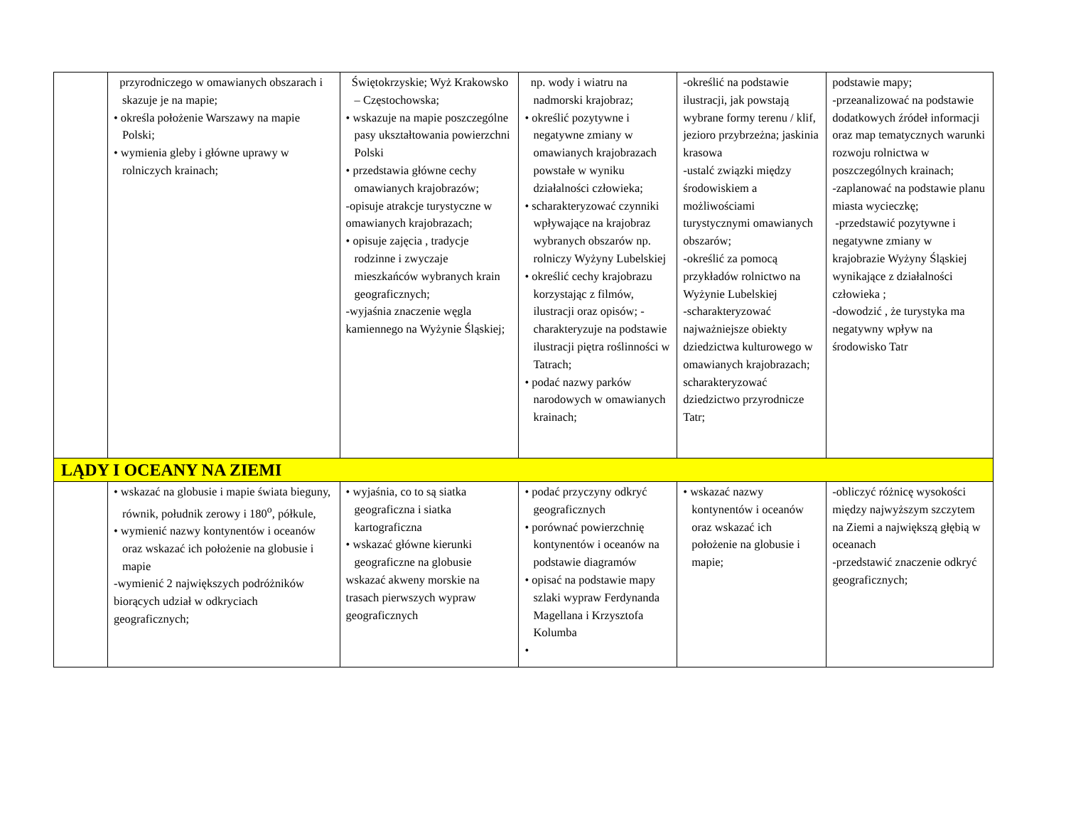| | przyrodniczego w omawianych obszarach i skazuje je na mapie; • określa położenie Warszawy na mapie Polski; • wymienia gleby i główne uprawy w rolniczych krainach; | Świętokrzyskie; Wyż Krakowsko – Częstochowska; • wskazuje na mapie poszczególne pasy ukształtowania powierzchni Polski • przedstawia główne cechy omawianych krajobrazów; -opisuje atrakcje turystyczne w omawianych krajobrazach; • opisuje zajęcia , tradycje rodzinne i zwyczaje mieszkańców wybranych krain geograficznych; -wyjaśnia znaczenie węgla kamiennego na Wyżynie Śląskiej; | np. wody i wiatru na nadmorski krajobraz; • określić pozytywne i negatywne zmiany w omawianych krajobrazach powstałe w wyniku działalności człowieka; • scharakteryzować czynniki wpływające na krajobraz wybranych obszarów np. rolniczy Wyżyny Lubelskiej • określić cechy krajobrazu korzystając z filmów, ilustracji oraz opisów; -charakteryzuje na podstawie ilustracji piętra roślinności w Tatrach; • podać nazwy parków narodowych w omawianych krainach; | -określić na podstawie ilustracji, jak powstają wybrane formy terenu / klif, jezioro przybrzeżna; jaskinia krasowa -ustalć związki między środowiskiem a możliwościami turystycznymi omawianych obszarów; -określić za pomocą przykładów rolnictwo na Wyżynie Lubelskiej -scharakteryzować najważniejsze obiekty dziedzictwa kulturowego w omawianych krajobrazach; scharakteryzować dziedzictwo przyrodnicze Tatr; | podstawie mapy; -przeanalizować na podstawie dodatkowych źródeł informacji oraz map tematycznych warunki rozwoju rolnictwa w poszczególnych krainach; -zaplanować na podstawie planu miasta wycieczkę; -przedstawić pozytywne i negatywne zmiany w krajobrazie Wyżyny Śląskiej wynikające z działalności człowieka ; -dowodzić , że turystyka ma negatywny wpływ na środowisko Tatr |
| LĄDY I OCEANY NA ZIEMI | | | | | |
| | • wskazać na globusie i mapie świata bieguny, równik, południk zerowy i 180<sup>o</sup>, półkule, • wymienić nazwy kontynentów i oceanów oraz wskazać ich położenie na globusie i mapie -wymienić 2 największych podróżników biorących udział w odkryciach geograficznych; | • wyjaśnia, co to są siatka geograficzna i siatka kartograficzna • wskazać główne kierunki geograficzne na globusie wskazać akweny morskie na trasach pierwszych wypraw geograficznych | • podać przyczyny odkryć geograficznych • porównać powierzchnię kontynentów i oceanów na podstawie diagramów • opisać na podstawie mapy szlaki wypraw Ferdynanda Magellana i Krzysztofa Kolumba • | • wskazać nazwy kontynentów i oceanów oraz wskazać ich położenie na globusie i mapie; | -obliczyć różnicę wysokości między najwyższym szczytem na Ziemi a największą głębią w oceanach -przedstawić znaczenie odkryć geograficznych; |